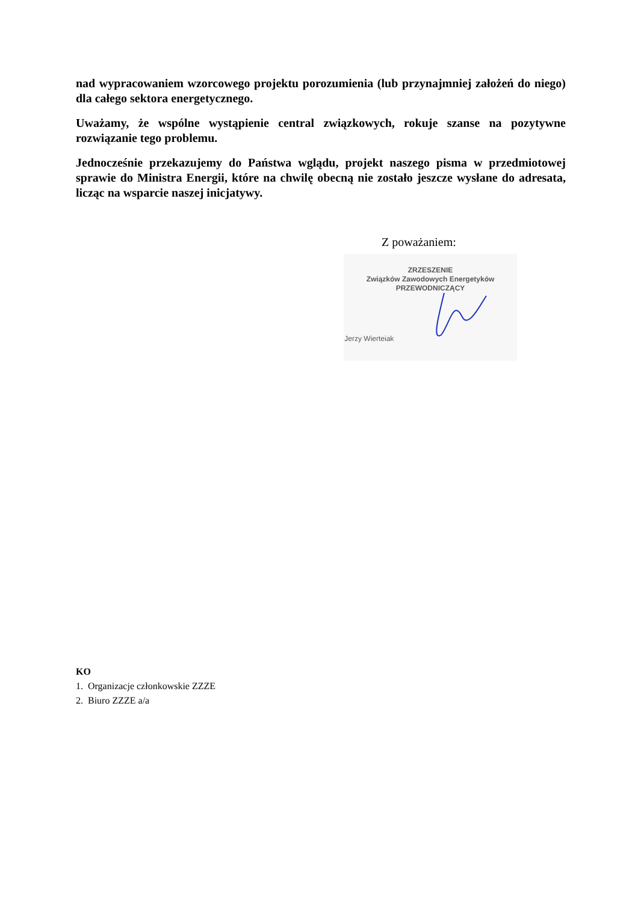nad wypracowaniem wzorcowego projektu porozumienia (lub przynajmniej założeń do niego) dla całego sektora energetycznego.
Uważamy, że wspólne wystąpienie central związkowych, rokuje szanse na pozytywne rozwiązanie tego problemu.
Jednocześnie przekazujemy do Państwa wglądu, projekt naszego pisma w przedmiotowej sprawie do Ministra Energii, które na chwilę obecną nie zostało jeszcze wysłane do adresata, licząc na wsparcie naszej inicjatywy.
Z poważaniem:
ZRZESZENIE
Związków Zawodowych Energetyków
PRZEWODNICZĄCY
Jerzy Wierteiak
KO
1. Organizacje członkowskie ZZZE
2. Biuro ZZZE a/a